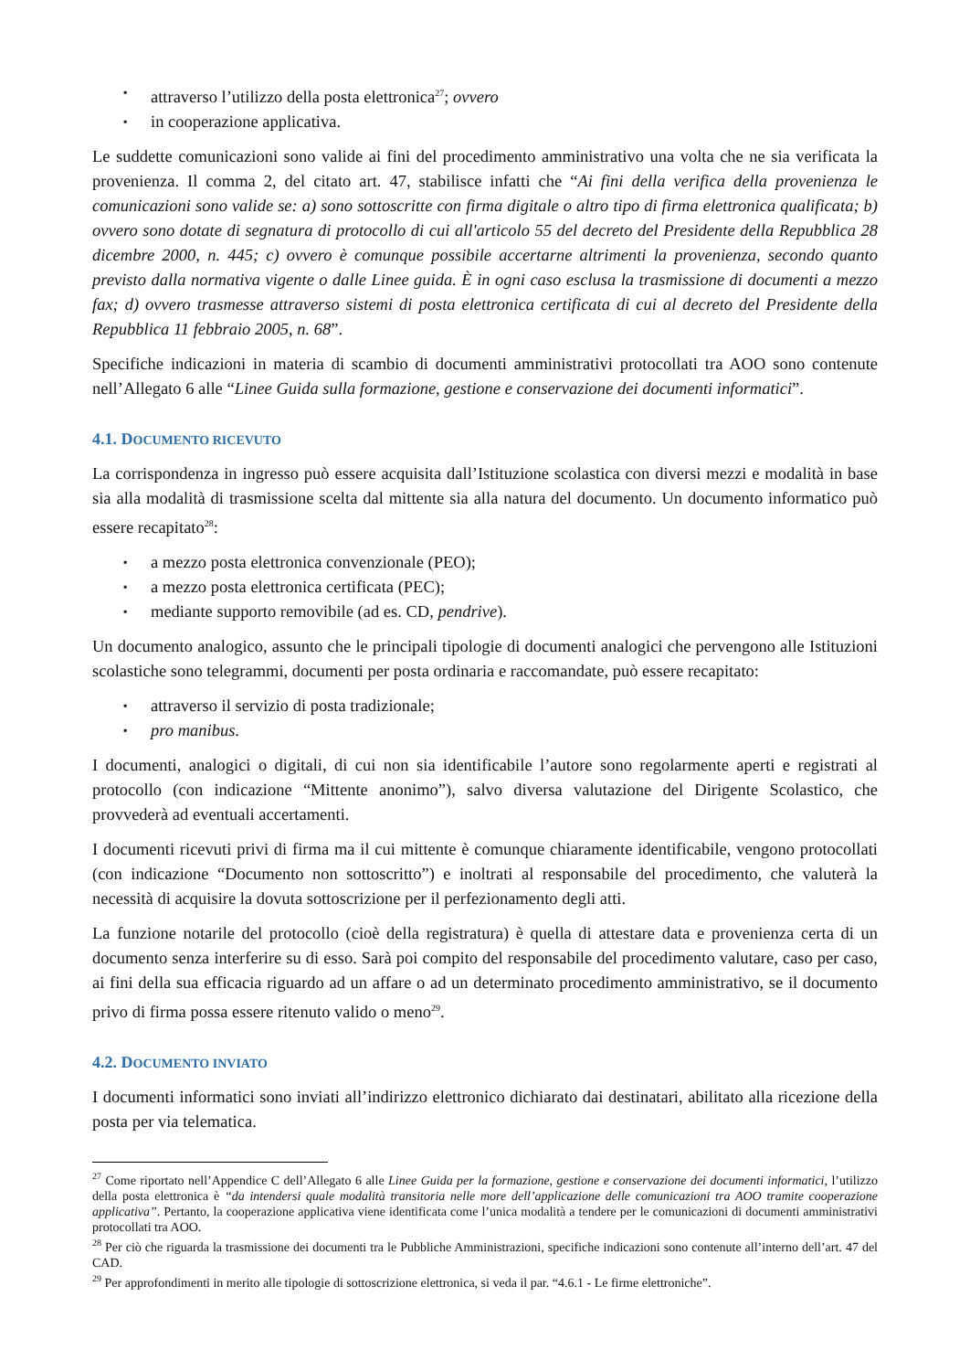▪ attraverso l’utilizzo della posta elettronica<sup>27</sup>; ovvero
▪ in cooperazione applicativa.
Le suddette comunicazioni sono valide ai fini del procedimento amministrativo una volta che ne sia verificata la provenienza. Il comma 2, del citato art. 47, stabilisce infatti che “Ai fini della verifica della provenienza le comunicazioni sono valide se: a) sono sottoscritte con firma digitale o altro tipo di firma elettronica qualificata; b) ovvero sono dotate di segnatura di protocollo di cui all'articolo 55 del decreto del Presidente della Repubblica 28 dicembre 2000, n. 445; c) ovvero è comunque possibile accertarne altrimenti la provenienza, secondo quanto previsto dalla normativa vigente o dalle Linee guida. È in ogni caso esclusa la trasmissione di documenti a mezzo fax; d) ovvero trasmesse attraverso sistemi di posta elettronica certificata di cui al decreto del Presidente della Repubblica 11 febbraio 2005, n. 68”.
Specifiche indicazioni in materia di scambio di documenti amministrativi protocollati tra AOO sono contenute nell’Allegato 6 alle “Linee Guida sulla formazione, gestione e conservazione dei documenti informatici”.
4.1. DOCUMENTO RICEVUTO
La corrispondenza in ingresso può essere acquisita dall’Istituzione scolastica con diversi mezzi e modalità in base sia alla modalità di trasmissione scelta dal mittente sia alla natura del documento. Un documento informatico può essere recapitato<sup>28</sup>:
▪ a mezzo posta elettronica convenzionale (PEO);
▪ a mezzo posta elettronica certificata (PEC);
▪ mediante supporto removibile (ad es. CD, pendrive).
Un documento analogico, assunto che le principali tipologie di documenti analogici che pervengono alle Istituzioni scolastiche sono telegrammi, documenti per posta ordinaria e raccomandate, può essere recapitato:
▪ attraverso il servizio di posta tradizionale;
▪ pro manibus.
I documenti, analogici o digitali, di cui non sia identificabile l’autore sono regolarmente aperti e registrati al protocollo (con indicazione “Mittente anonimo”), salvo diversa valutazione del Dirigente Scolastico, che provvederà ad eventuali accertamenti.
I documenti ricevuti privi di firma ma il cui mittente è comunque chiaramente identificabile, vengono protocollati (con indicazione “Documento non sottoscritto”) e inoltrati al responsabile del procedimento, che valuterà la necessità di acquisire la dovuta sottoscrizione per il perfezionamento degli atti.
La funzione notarile del protocollo (cioè della registratura) è quella di attestare data e provenienza certa di un documento senza interferire su di esso. Sarà poi compito del responsabile del procedimento valutare, caso per caso, ai fini della sua efficacia riguardo ad un affare o ad un determinato procedimento amministrativo, se il documento privo di firma possa essere ritenuto valido o meno<sup>29</sup>.
4.2. DOCUMENTO INVIATO
I documenti informatici sono inviati all’indirizzo elettronico dichiarato dai destinatari, abilitato alla ricezione della posta per via telematica.
<sup>27</sup> Come riportato nell’Appendice C dell’Allegato 6 alle Linee Guida per la formazione, gestione e conservazione dei documenti informatici, l’utilizzo della posta elettronica è “da intendersi quale modalità transitoria nelle more dell’applicazione delle comunicazioni tra AOO tramite cooperazione applicativa”. Pertanto, la cooperazione applicativa viene identificata come l’unica modalità a tendere per le comunicazioni di documenti amministrativi protocollati tra AOO.
<sup>28</sup> Per ciò che riguarda la trasmissione dei documenti tra le Pubbliche Amministrazioni, specifiche indicazioni sono contenute all’interno dell’art. 47 del CAD.
<sup>29</sup> Per approfondimenti in merito alle tipologie di sottoscrizione elettronica, si veda il par. “4.6.1 - Le firme elettroniche”.